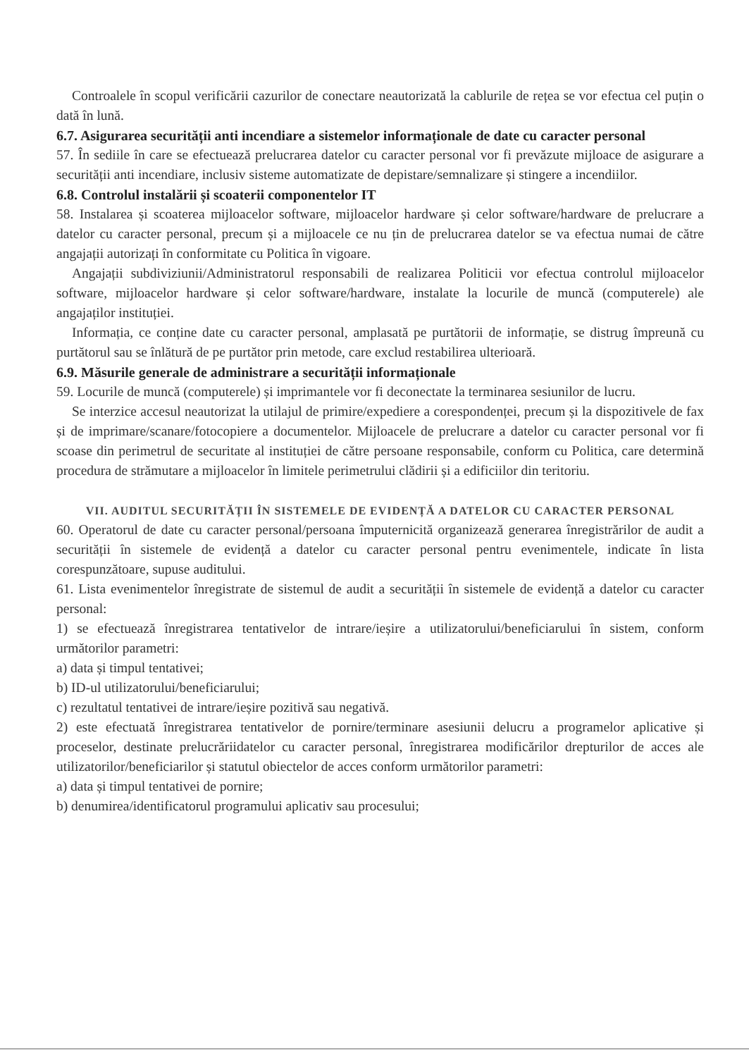Controalele în scopul verificării cazurilor de conectare neautorizată la cablurile de rețea se vor efectua cel puțin o dată în lună.
6.7. Asigurarea securității anti incendiare a sistemelor informaționale de date cu caracter personal
57. În sediile în care se efectuează prelucrarea datelor cu caracter personal vor fi prevăzute mijloace de asigurare a securității anti incendiare, inclusiv sisteme automatizate de depistare/semnalizare și stingere a incendiilor.
6.8. Controlul instalării și scoaterii componentelor IT
58. Instalarea și scoaterea mijloacelor software, mijloacelor hardware și celor software/hardware de prelucrare a datelor cu caracter personal, precum și a mijloacele ce nu țin de prelucrarea datelor se va efectua numai de către angajații autorizați în conformitate cu Politica în vigoare.
Angajații subdiviziunii/Administratorul responsabili de realizarea Politicii vor efectua controlul mijloacelor software, mijloacelor hardware și celor software/hardware, instalate la locurile de muncă (computerele) ale angajaților instituției.
Informația, ce conține date cu caracter personal, amplasată pe purtătorii de informație, se distrug împreună cu purtătorul sau se înlătură de pe purtător prin metode, care exclud restabilirea ulterioară.
6.9. Măsurile generale de administrare a securității informaționale
59. Locurile de muncă (computerele) și imprimantele vor fi deconectate la terminarea sesiunilor de lucru.
Se interzice accesul neautorizat la utilajul de primire/expediere a corespondenței, precum și la dispozitivele de fax și de imprimare/scanare/fotocopiere a documentelor. Mijloacele de prelucrare a datelor cu caracter personal vor fi scoase din perimetrul de securitate al instituției de către persoane responsabile, conform cu Politica, care determină procedura de strămutare a mijloacelor în limitele perimetrului clădirii și a edificiilor din teritoriu.
VII. AUDITUL SECURITĂȚII ÎN SISTEMELE DE EVIDENȚĂ A DATELOR CU CARACTER PERSONAL
60. Operatorul de date cu caracter personal/persoana împuternicită organizează generarea înregistrărilor de audit a securității în sistemele de evidență a datelor cu caracter personal pentru evenimentele, indicate în lista corespunzătoare, supuse auditului.
61. Lista evenimentelor înregistrate de sistemul de audit a securității în sistemele de evidență a datelor cu caracter personal:
1) se efectuează înregistrarea tentativelor de intrare/ieșire a utilizatorului/beneficiarului în sistem, conform următorilor parametri:
a) data și timpul tentativei;
b) ID-ul utilizatorului/beneficiarului;
c) rezultatul tentativei de intrare/ieșire pozitivă sau negativă.
2) este efectuată înregistrarea tentativelor de pornire/terminare asesiunii delucru a programelor aplicative și proceselor, destinate prelucrăriidatelor cu caracter personal, înregistrarea modificărilor drepturilor de acces ale utilizatorilor/beneficiarilor și statutul obiectelor de acces conform următorilor parametri:
a) data și timpul tentativei de pornire;
b) denumirea/identificatorul programului aplicativ sau procesului;